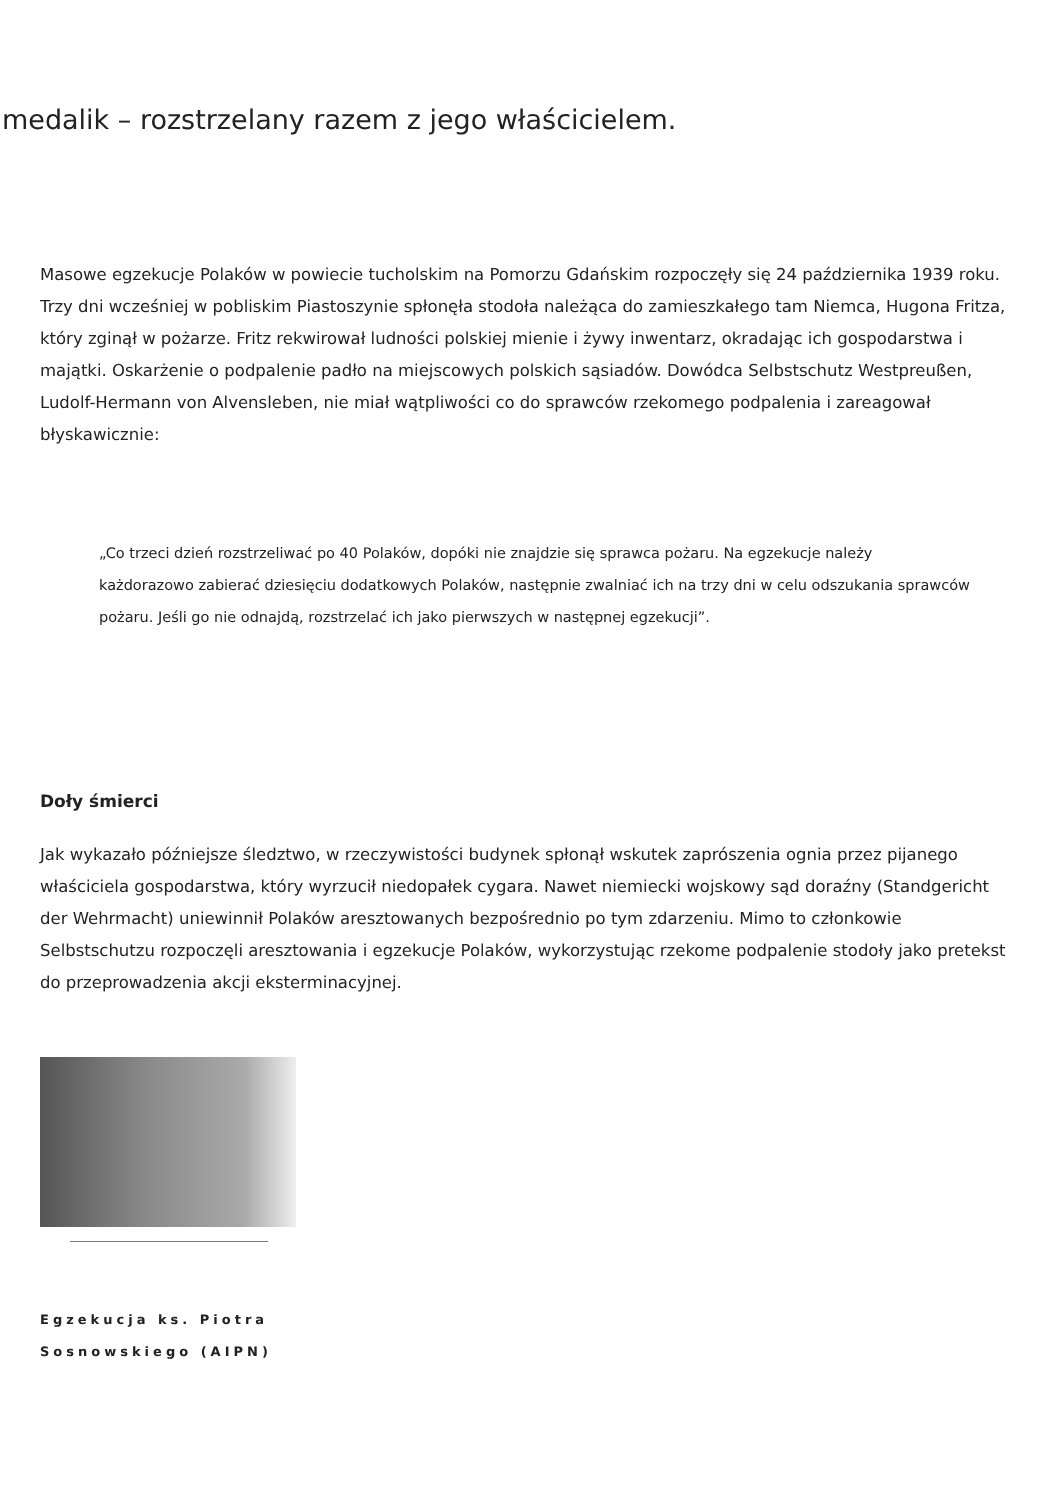medalik – rozstrzelany razem z jego właścicielem.
Masowe egzekucje Polaków w powiecie tucholskim na Pomorzu Gdańskim rozpoczęły się 24 października 1939 roku. Trzy dni wcześniej w pobliskim Piastoszynie spłonęła stodoła należąca do zamieszkałego tam Niemca, Hugona Fritza, który zginął w pożarze. Fritz rekwirował ludności polskiej mienie i żywy inwentarz, okradając ich gospodarstwa i majątki. Oskarżenie o podpalenie padło na miejscowych polskich sąsiadów. Dowódca Selbstschutz Westpreußen, Ludolf-Hermann von Alvensleben, nie miał wątpliwości co do sprawców rzekomego podpalenia i zareagował błyskawicznie:
„Co trzeci dzień rozstrzeliwać po 40 Polaków, dopóki nie znajdzie się sprawca pożaru. Na egzekucje należy każdorazowo zabierać dziesięciu dodatkowych Polaków, następnie zwalniać ich na trzy dni w celu odszukania sprawców pożaru. Jeśli go nie odnajdą, rozstrzelać ich jako pierwszych w następnej egzekucji”.
Doły śmierci
Jak wykazało późniejsze śledztwo, w rzeczywistości budynek spłonął wskutek zaprószenia ognia przez pijanego właściciela gospodarstwa, który wyrzucił niedopałek cygara. Nawet niemiecki wojskowy sąd doraźny (Standgericht der Wehrmacht) uniewinnił Polaków aresztowanych bezpośrednio po tym zdarzeniu. Mimo to członkowie Selbstschutzu rozpoczęli aresztowania i egzekucje Polaków, wykorzystując rzekome podpalenie stodoły jako pretekst do przeprowadzenia akcji eksterminacyjnej.
Egzekucja ks. Piotra Sosnowskiego (AIPN)